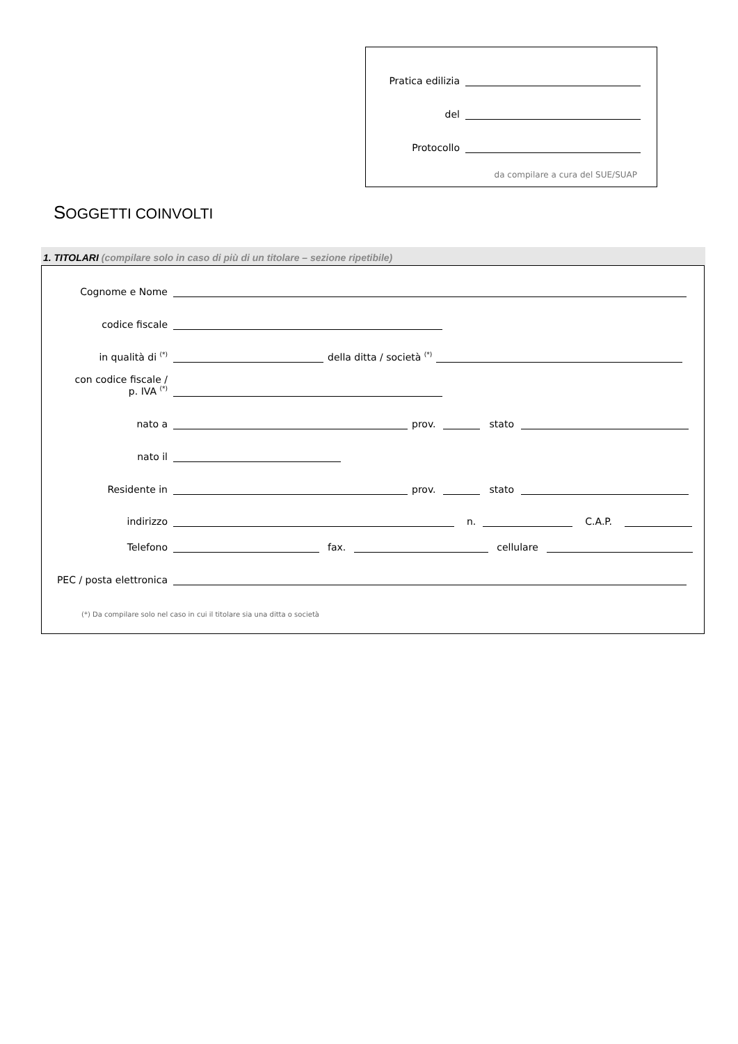Pratica edilizia
del
Protocollo
da compilare a cura del SUE/SUAP
SOGGETTI COINVOLTI
1. TITOLARI (compilare solo in caso di più di un titolare – sezione ripetibile)
Cognome e Nome
codice fiscale
in qualità di <sup>(*)</sup> della ditta / società <sup>(*)</sup>
con codice fiscale /
p. IVA <sup>(*)</sup>
nato a prov. stato
nato il
Residente in prov. stato
indirizzo n. C.A.P.
Telefono fax. cellulare
PEC / posta elettronica
(*) Da compilare solo nel caso in cui il titolare sia una ditta o società